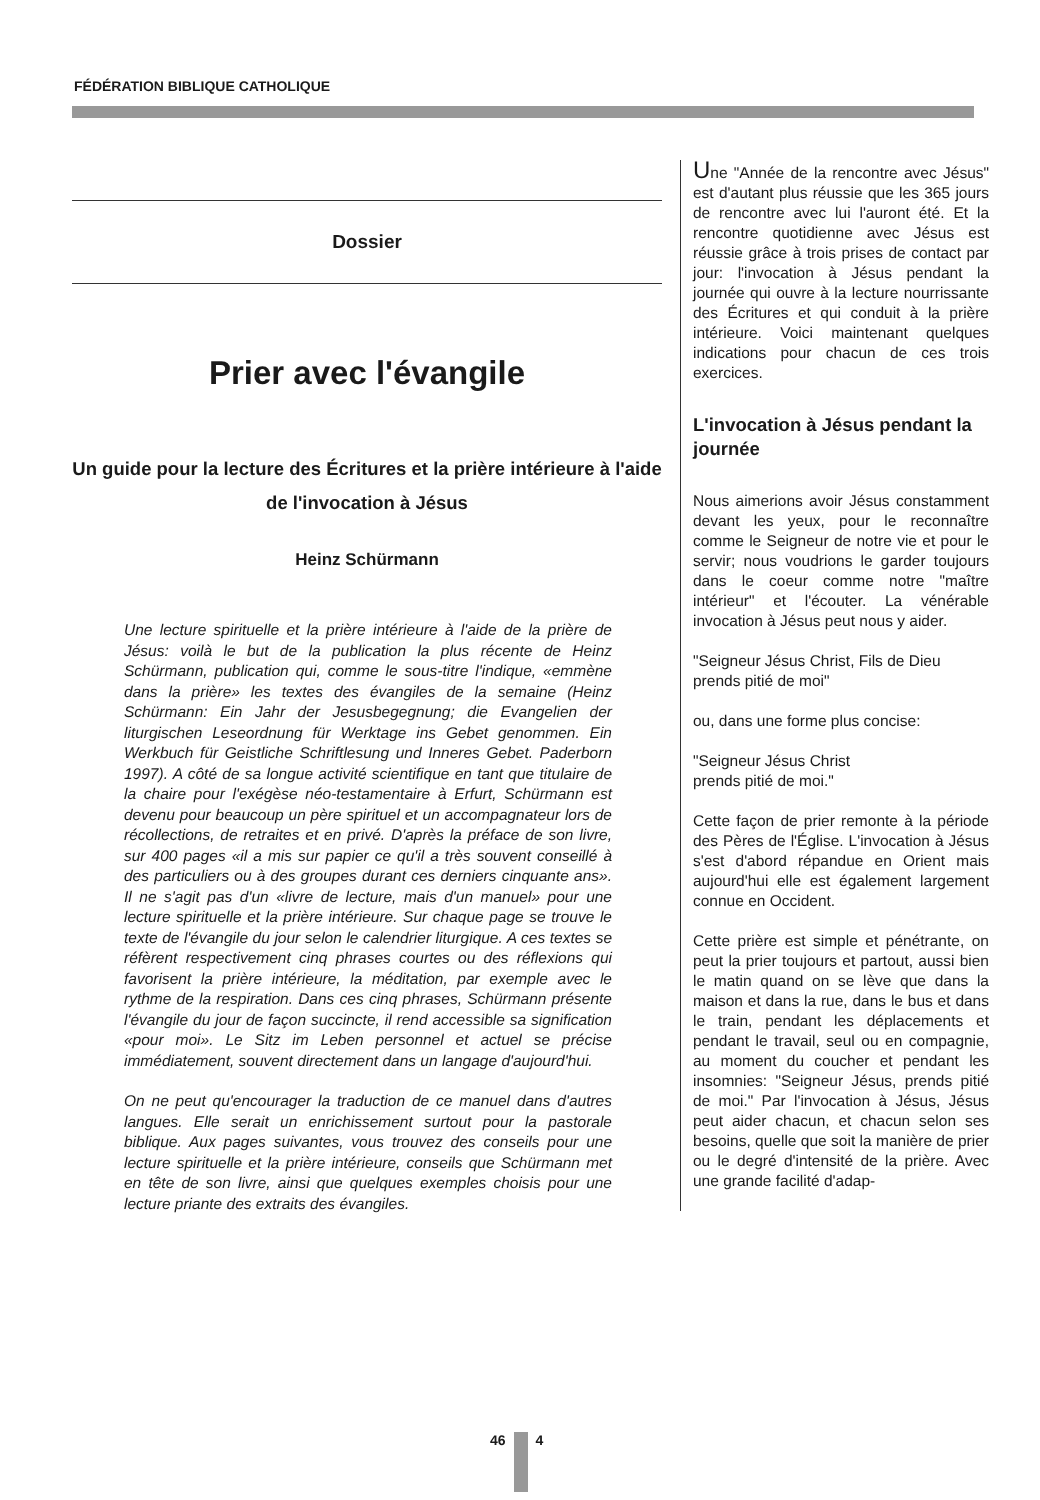FÉDÉRATION BIBLIQUE CATHOLIQUE
Dossier
Prier avec l'évangile
Un guide pour la lecture des Écritures et la prière intérieure à l'aide de l'invocation à Jésus
Heinz Schürmann
Une lecture spirituelle et la prière intérieure à l'aide de la prière de Jésus: voilà le but de la publication la plus récente de Heinz Schürmann, publication qui, comme le sous-titre l'indique, «emmène dans la prière» les textes des évangiles de la semaine (Heinz Schürmann: Ein Jahr der Jesusbegegnung; die Evangelien der liturgischen Leseordnung für Werktage ins Gebet genommen. Ein Werkbuch für Geistliche Schriftlesung und Inneres Gebet. Paderborn 1997). A côté de sa longue activité scientifique en tant que titulaire de la chaire pour l'exégèse néo-testamentaire à Erfurt, Schürmann est devenu pour beaucoup un père spirituel et un accompagnateur lors de récollections, de retraites et en privé. D'après la préface de son livre, sur 400 pages «il a mis sur papier ce qu'il a très souvent conseillé à des particuliers ou à des groupes durant ces derniers cinquante ans». Il ne s'agit pas d'un «livre de lecture, mais d'un manuel» pour une lecture spirituelle et la prière intérieure. Sur chaque page se trouve le texte de l'évangile du jour selon le calendrier liturgique. A ces textes se réfèrent respectivement cinq phrases courtes ou des réflexions qui favorisent la prière intérieure, la méditation, par exemple avec le rythme de la respiration. Dans ces cinq phrases, Schürmann présente l'évangile du jour de façon succincte, il rend accessible sa signification «pour moi». Le Sitz im Leben personnel et actuel se précise immédiatement, souvent directement dans un langage d'aujourd'hui.
On ne peut qu'encourager la traduction de ce manuel dans d'autres langues. Elle serait un enrichissement surtout pour la pastorale biblique. Aux pages suivantes, vous trouvez des conseils pour une lecture spirituelle et la prière intérieure, conseils que Schürmann met en tête de son livre, ainsi que quelques exemples choisis pour une lecture priante des extraits des évangiles.
Une "Année de la rencontre avec Jésus" est d'autant plus réussie que les 365 jours de rencontre avec lui l'auront été. Et la rencontre quotidienne avec Jésus est réussie grâce à trois prises de contact par jour: l'invocation à Jésus pendant la journée qui ouvre à la lecture nourrissante des Écritures et qui conduit à la prière intérieure. Voici maintenant quelques indications pour chacun de ces trois exercices.
L'invocation à Jésus pendant la journée
Nous aimerions avoir Jésus constamment devant les yeux, pour le reconnaître comme le Seigneur de notre vie et pour le servir; nous voudrions le garder toujours dans le coeur comme notre "maître intérieur" et l'écouter. La vénérable invocation à Jésus peut nous y aider.
"Seigneur Jésus Christ, Fils de Dieu
prends pitié de moi"
ou, dans une forme plus concise:
"Seigneur Jésus Christ
prends pitié de moi."
Cette façon de prier remonte à la période des Pères de l'Église. L'invocation à Jésus s'est d'abord répandue en Orient mais aujourd'hui elle est également largement connue en Occident.
Cette prière est simple et pénétrante, on peut la prier toujours et partout, aussi bien le matin quand on se lève que dans la maison et dans la rue, dans le bus et dans le train, pendant les déplacements et pendant le travail, seul ou en compagnie, au moment du coucher et pendant les insomnies: "Seigneur Jésus, prends pitié de moi." Par l'invocation à Jésus, Jésus peut aider chacun, et chacun selon ses besoins, quelle que soit la manière de prier ou le degré d'intensité de la prière. Avec une grande facilité d'adap-
46 4